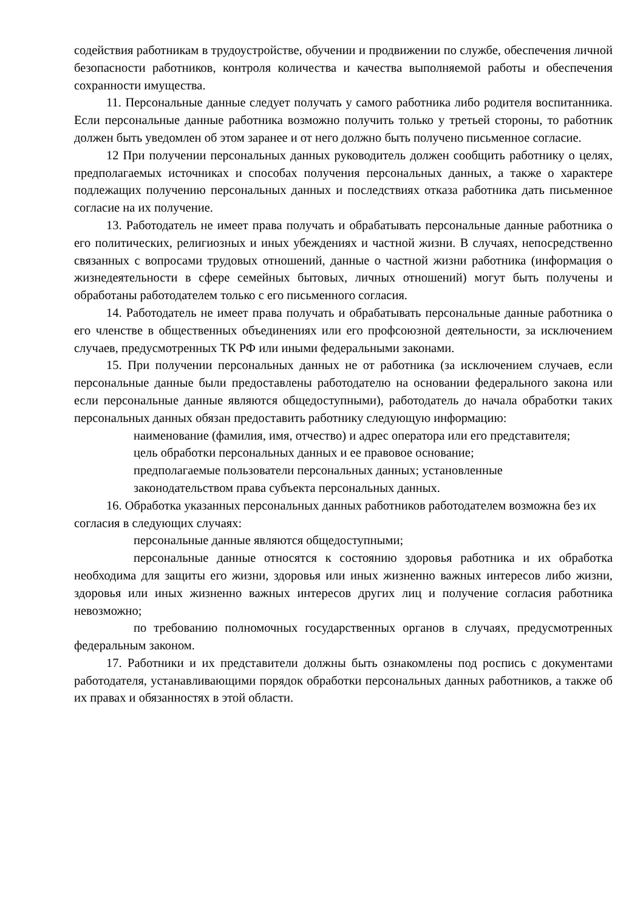содействия работникам в трудоустройстве, обучении и продвижении по службе, обеспечения личной безопасности работников, контроля количества и качества выполняемой работы и обеспечения сохранности имущества.
11. Персональные данные следует получать у самого работника либо родителя воспитанника. Если персональные данные работника возможно получить только у третьей стороны, то работник должен быть уведомлен об этом заранее и от него должно быть получено письменное согласие.
12 При получении персональных данных руководитель должен сообщить работнику о целях, предполагаемых источниках и способах получения персональных данных, а также о характере подлежащих получению персональных данных и последствиях отказа работника дать письменное согласие на их получение.
13. Работодатель не имеет права получать и обрабатывать персональные данные работника о его политических, религиозных и иных убеждениях и частной жизни. В случаях, непосредственно связанных с вопросами трудовых отношений, данные о частной жизни работника (информация о жизнедеятельности в сфере семейных бытовых, личных отношений) могут быть получены и обработаны работодателем только с его письменного согласия.
14. Работодатель не имеет права получать и обрабатывать персональные данные работника о его членстве в общественных объединениях или его профсоюзной деятельности, за исключением случаев, предусмотренных ТК РФ или иными федеральными законами.
15. При получении персональных данных не от работника (за исключением случаев, если персональные данные были предоставлены работодателю на основании федерального закона или если персональные данные являются общедоступными), работодатель до начала обработки таких персональных данных обязан предоставить работнику следующую информацию:
наименование (фамилия, имя, отчество) и адрес оператора или его представителя;
цель обработки персональных данных и ее правовое основание;
предполагаемые пользователи персональных данных; установленные
законодательством права субъекта персональных данных.
16. Обработка указанных персональных данных работников работодателем возможна без их согласия в следующих случаях:
персональные данные являются общедоступными;
персональные данные относятся к состоянию здоровья работника и их обработка необходима для защиты его жизни, здоровья или иных жизненно важных интересов либо жизни, здоровья или иных жизненно важных интересов других лиц и получение согласия работника невозможно;
по требованию полномочных государственных органов в случаях, предусмотренных федеральным законом.
17. Работники и их представители должны быть ознакомлены под роспись с документами работодателя, устанавливающими порядок обработки персональных данных работников, а также об их правах и обязанностях в этой области.